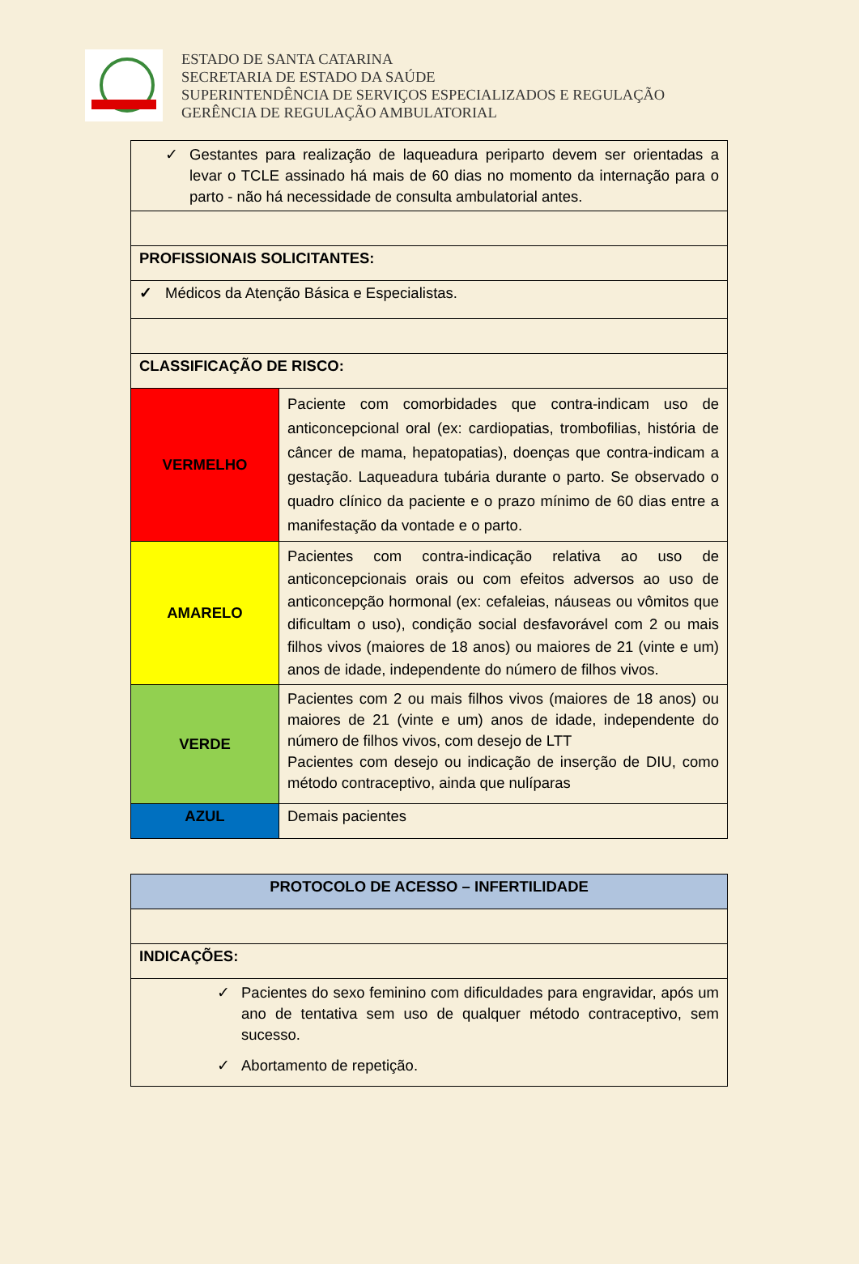ESTADO DE SANTA CATARINA
SECRETARIA DE ESTADO DA SAÚDE
SUPERINTENDÊNCIA DE SERVIÇOS ESPECIALIZADOS E REGULAÇÃO
GERÊNCIA DE REGULAÇÃO AMBULATORIAL
| ✓ Gestantes para realização de laqueadura periparto devem ser orientadas a levar o TCLE assinado há mais de 60 dias no momento da internação para o parto - não há necessidade de consulta ambulatorial antes. | |
| PROFISSIONAIS SOLICITANTES: | |
| ✓ Médicos da Atenção Básica e Especialistas. | |
| CLASSIFICAÇÃO DE RISCO: | |
| VERMELHO | Paciente com comorbidades que contra-indicam uso de anticoncepcional oral (ex: cardiopatias, trombofilias, história de câncer de mama, hepatopatias), doenças que contra-indicam a gestação. Laqueadura tubária durante o parto. Se observado o quadro clínico da paciente e o prazo mínimo de 60 dias entre a manifestação da vontade e o parto. |
| AMARELO | Pacientes com contra-indicação relativa ao uso de anticoncepcionais orais ou com efeitos adversos ao uso de anticoncepção hormonal (ex: cefaleias, náuseas ou vômitos que dificultam o uso), condição social desfavorável com 2 ou mais filhos vivos (maiores de 18 anos) ou maiores de 21 (vinte e um) anos de idade, independente do número de filhos vivos. |
| VERDE | Pacientes com 2 ou mais filhos vivos (maiores de 18 anos) ou maiores de 21 (vinte e um) anos de idade, independente do número de filhos vivos, com desejo de LTT Pacientes com desejo ou indicação de inserção de DIU, como método contraceptivo, ainda que nulíparas |
| AZUL | Demais pacientes |
| PROTOCOLO DE ACESSO – INFERTILIDADE |
| INDICAÇÕES: |
| ✓ Pacientes do sexo feminino com dificuldades para engravidar, após um ano de tentativa sem uso de qualquer método contraceptivo, sem sucesso. ✓ Abortamento de repetição. |